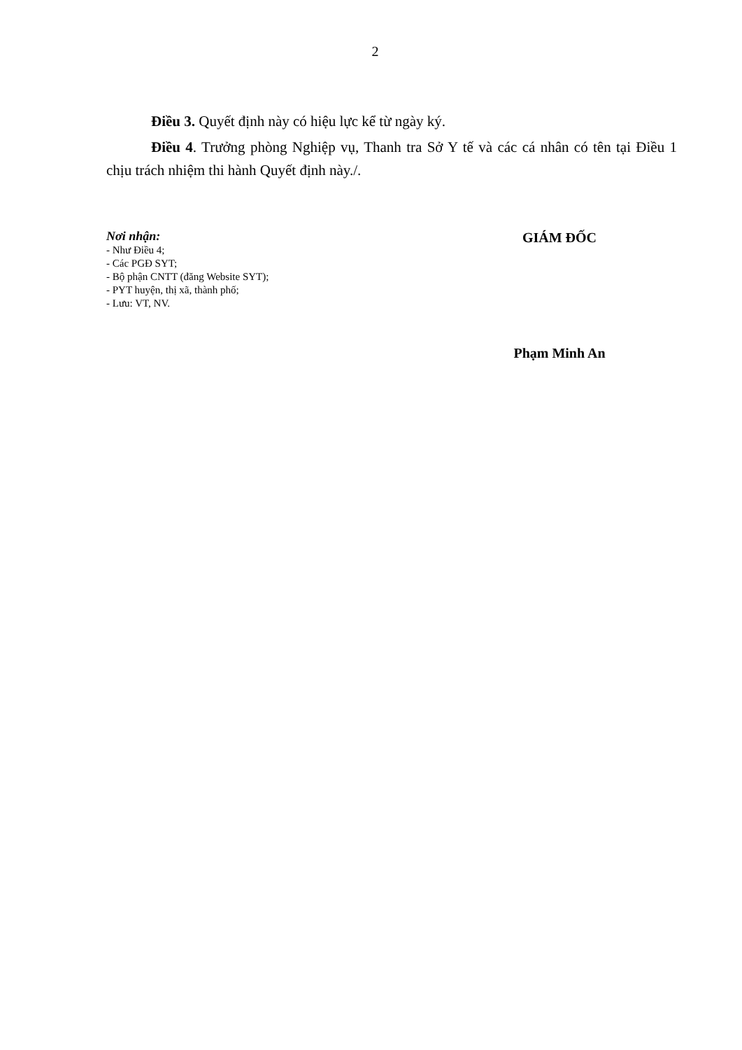2
Điều 3. Quyết định này có hiệu lực kể từ ngày ký.
Điều 4. Trưởng phòng Nghiệp vụ, Thanh tra Sở Y tế và các cá nhân có tên tại Điều 1 chịu trách nhiệm thi hành Quyết định này./.
Nơi nhận:
- Như Điều 4;
- Các PGĐ SYT;
- Bộ phận CNTT (đăng Website SYT);
- PYT huyện, thị xã, thành phố;
- Lưu: VT, NV.
GIÁM ĐỐC
Phạm Minh An